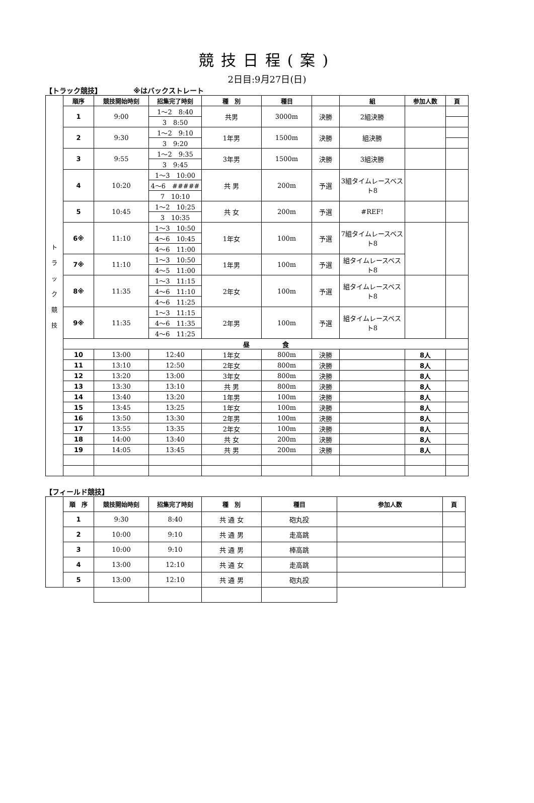競技日程(案)
2日目:9月27日(日)
【トラック競技】　　　　　※はバックストレート
| ト ラ ッ ク 競 技 | 順序 | 競技開始時刻 | 招集完了時刻 | 種 別 | 種目 | | 組 | 参加人数 | 頁 |
| | 1 | 9:00 | 1〜2 8:40 | 共男 | 3000m | 決勝 | 2組決勝 | | |
| | | | 3 8:50 | | | | | | |
| | 2 | 9:30 | 1〜2 9:10 | 1年男 | 1500m | 決勝 | 組決勝 | | |
| | | | 3 9:20 | | | | | | |
| | 3 | 9:55 | 1〜2 9:35 | 3年男 | 1500m | 決勝 | 3組決勝 | | |
| | | | 3 9:45 | | | | | | |
| | 4 | 10:20 | 1〜3 10:00 | 共 男 | 200m | 予選 | 3組タイムレースベスト8 | | |
| | | | 4〜6 ##### | | | | | | |
| | | | 7 10:10 | | | | | | |
| | 5 | 10:45 | 1〜2 10:25 | 共 女 | 200m | 予選 | #REF! | | |
| | | | 3 10:35 | | | | | | |
| | 6※ | 11:10 | 1〜3 10:50 | 1年女 | 100m | 予選 | 7組タイムレースベスト8 | | |
| | | | 4〜6 10:45 | | | | | | |
| | | | 4〜6 11:00 | | | | | | |
| | 7※ | 11:10 | 1〜3 10:50 | 1年男 | 100m | 予選 | 組タイムレースベスト8 | | |
| | | | 4〜5 11:00 | | | | | | |
| | 8※ | 11:35 | 1〜3 11:15 | 2年女 | 100m | 予選 | 組タイムレースベスト8 | | |
| | | | 4〜6 11:10 | | | | | | |
| | | | 4〜6 11:25 | | | | | | |
| | 9※ | 11:35 | 1〜3 11:15 | 2年男 | 100m | 予選 | 組タイムレースベスト8 | | |
| | | | 4〜6 11:35 | | | | | | |
| | | | 4〜6 11:25 | | | | | | |
| | 昼 食 | | | | | | | | |
| | 10 | 13:00 | 12:40 | 1年女 | 800m | 決勝 | | 8人 | |
| | 11 | 13:10 | 12:50 | 2年女 | 800m | 決勝 | | 8人 | |
| | 12 | 13:20 | 13:00 | 3年女 | 800m | 決勝 | | 8人 | |
| | 13 | 13:30 | 13:10 | 共 男 | 800m | 決勝 | | 8人 | |
| | 14 | 13:40 | 13:20 | 1年男 | 100m | 決勝 | | 8人 | |
| | 15 | 13:45 | 13:25 | 1年女 | 100m | 決勝 | | 8人 | |
| | 16 | 13:50 | 13:30 | 2年男 | 100m | 決勝 | | 8人 | |
| | 17 | 13:55 | 13:35 | 2年女 | 100m | 決勝 | | 8人 | |
| | 18 | 14:00 | 13:40 | 共 女 | 200m | 決勝 | | 8人 | |
| | 19 | 14:05 | 13:45 | 共 男 | 200m | 決勝 | | 8人 | |
【フィールド競技】
| | 順 序 | 競技開始時刻 | 招集完了時刻 | 種 別 | 種目 | 参加人数 | 頁 |
| | 1 | 9:30 | 8:40 | 共 通 女 | 砲丸投 | | |
| | 2 | 10:00 | 9:10 | 共 通 男 | 走高跳 | | |
| | 3 | 10:00 | 9:10 | 共 通 男 | 棒高跳 | | |
| | 4 | 13:00 | 12:10 | 共 通 女 | 走高跳 | | |
| | 5 | 13:00 | 12:10 | 共 通 男 | 砲丸投 | | |